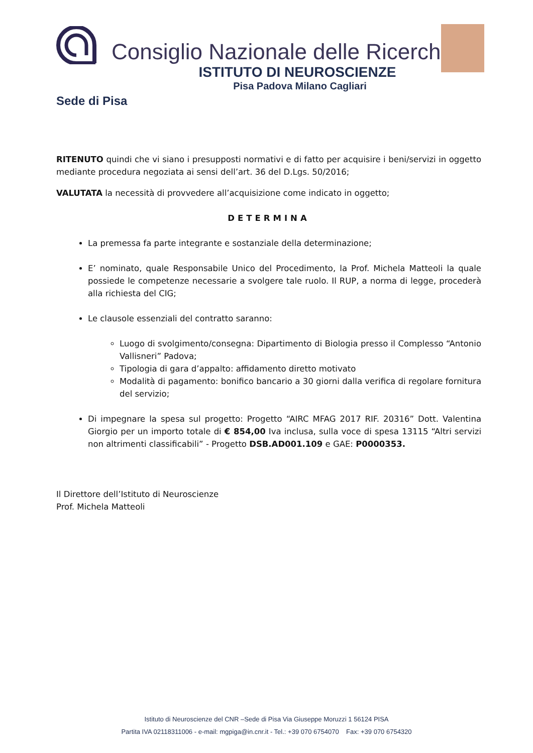Consiglio Nazionale delle Ricerche
ISTITUTO DI NEUROSCIENZE
Pisa Padova Milano Cagliari
Sede di Pisa
RITENUTO quindi che vi siano i presupposti normativi e di fatto per acquisire i beni/servizi in oggetto mediante procedura negoziata ai sensi dell’art. 36 del D.Lgs. 50/2016;
VALUTATA la necessità di provvedere all’acquisizione come indicato in oggetto;
DETERMINA
La premessa fa parte integrante e sostanziale della determinazione;
E’ nominato, quale Responsabile Unico del Procedimento, la Prof. Michela Matteoli la quale possiede le competenze necessarie a svolgere tale ruolo. Il RUP, a norma di legge, procederà alla richiesta del CIG;
Le clausole essenziali del contratto saranno:
Luogo di svolgimento/consegna: Dipartimento di Biologia presso il Complesso “Antonio Vallisneri” Padova;
Tipologia di gara d’appalto: affidamento diretto motivato
Modalità di pagamento: bonifico bancario a 30 giorni dalla verifica di regolare fornitura del servizio;
Di impegnare la spesa sul progetto: Progetto “AIRC MFAG 2017 RIF. 20316” Dott. Valentina Giorgio per un importo totale di € 854,00 Iva inclusa, sulla voce di spesa 13115 “Altri servizi non altrimenti classificabili” - Progetto DSB.AD001.109 e GAE: P0000353.
Il Direttore dell’Istituto di Neuroscienze
Prof. Michela Matteoli
Istituto di Neuroscienze del CNR –Sede di Pisa Via Giuseppe Moruzzi 1 56124 PISA
Partita IVA 02118311006 - e-mail: mgpiga@in.cnr.it - Tel.: +39 070 6754070 Fax: +39 070 6754320